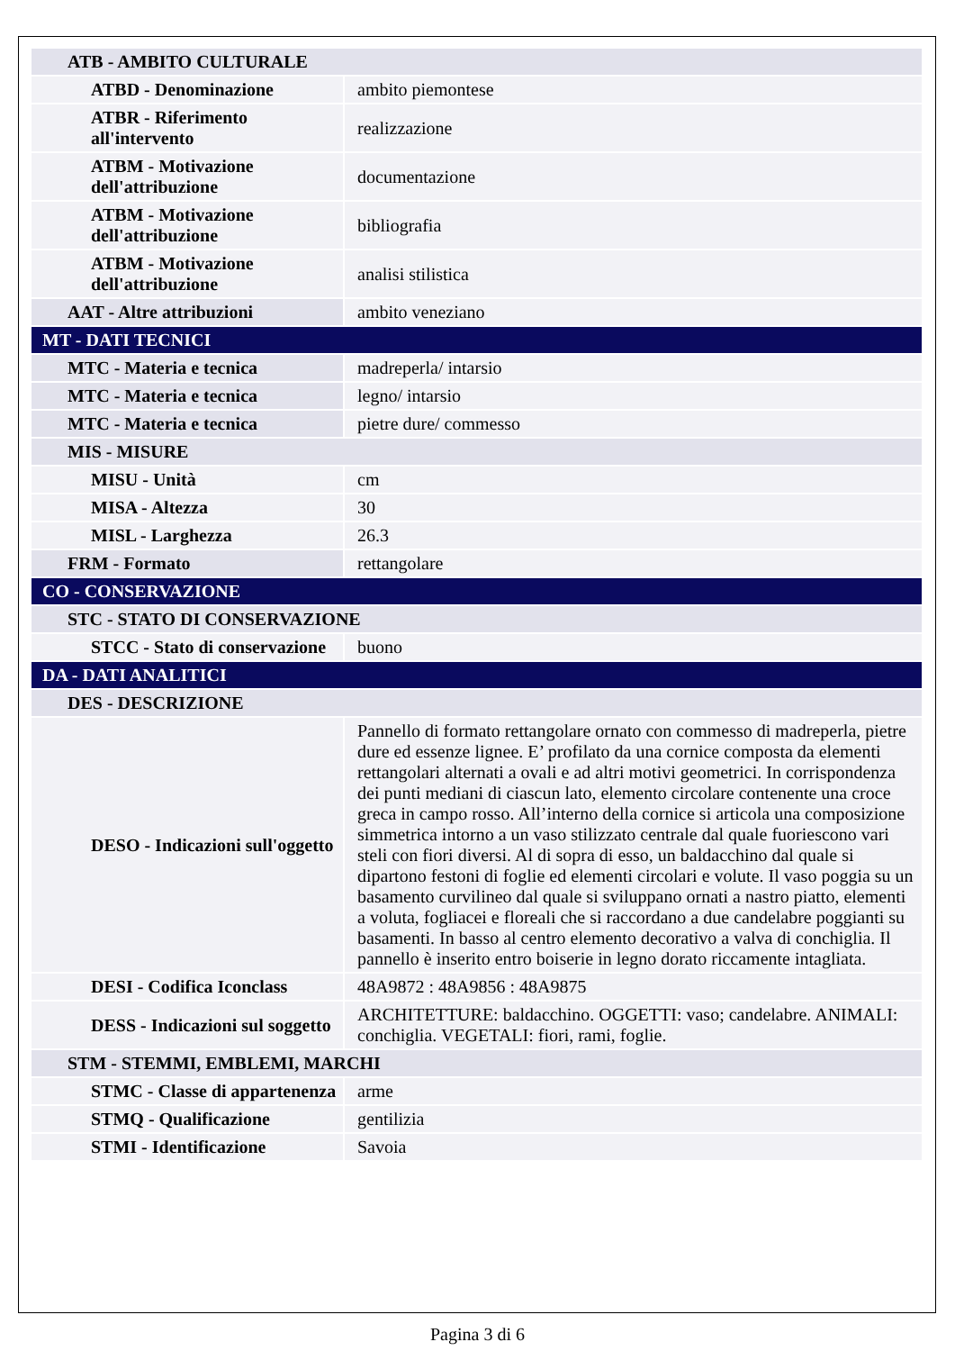| ATB - AMBITO CULTURALE | |
| ATBD - Denominazione | ambito piemontese |
| ATBR - Riferimento all'intervento | realizzazione |
| ATBM - Motivazione dell'attribuzione | documentazione |
| ATBM - Motivazione dell'attribuzione | bibliografia |
| ATBM - Motivazione dell'attribuzione | analisi stilistica |
| AAT - Altre attribuzioni | ambito veneziano |
| MT - DATI TECNICI | |
| MTC - Materia e tecnica | madreperla/ intarsio |
| MTC - Materia e tecnica | legno/ intarsio |
| MTC - Materia e tecnica | pietre dure/ commesso |
| MIS - MISURE | |
| MISU - Unità | cm |
| MISA - Altezza | 30 |
| MISL - Larghezza | 26.3 |
| FRM - Formato | rettangolare |
| CO - CONSERVAZIONE | |
| STC - STATO DI CONSERVAZIONE | |
| STCC - Stato di conservazione | buono |
| DA - DATI ANALITICI | |
| DES - DESCRIZIONE | |
| DESO - Indicazioni sull'oggetto | Pannello di formato rettangolare ornato con commesso di madreperla, pietre dure ed essenze lignee. E’ profilato da una cornice composta da elementi rettangolari alternati a ovali e ad altri motivi geometrici. In corrispondenza dei punti mediani di ciascun lato, elemento circolare contenente una croce greca in campo rosso. All’interno della cornice si articola una composizione simmetrica intorno a un vaso stilizzato centrale dal quale fuoriescono vari steli con fiori diversi. Al di sopra di esso, un baldacchino dal quale si dipartono festoni di foglie ed elementi circolari e volute. Il vaso poggia su un basamento curvilineo dal quale si sviluppano ornati a nastro piatto, elementi a voluta, fogliacei e floreali che si raccordano a due candelabre poggianti su basamenti. In basso al centro elemento decorativo a valva di conchiglia. Il pannello è inserito entro boiserie in legno dorato riccamente intagliata. |
| DESI - Codifica Iconclass | 48A9872 : 48A9856 : 48A9875 |
| DESS - Indicazioni sul soggetto | ARCHITETTURE: baldacchino. OGGETTI: vaso; candelabre. ANIMALI: conchiglia. VEGETALI: fiori, rami, foglie. |
| STM - STEMMI, EMBLEMI, MARCHI | |
| STMC - Classe di appartenenza | arme |
| STMQ - Qualificazione | gentilizia |
| STMI - Identificazione | Savoia |
Pagina 3 di 6